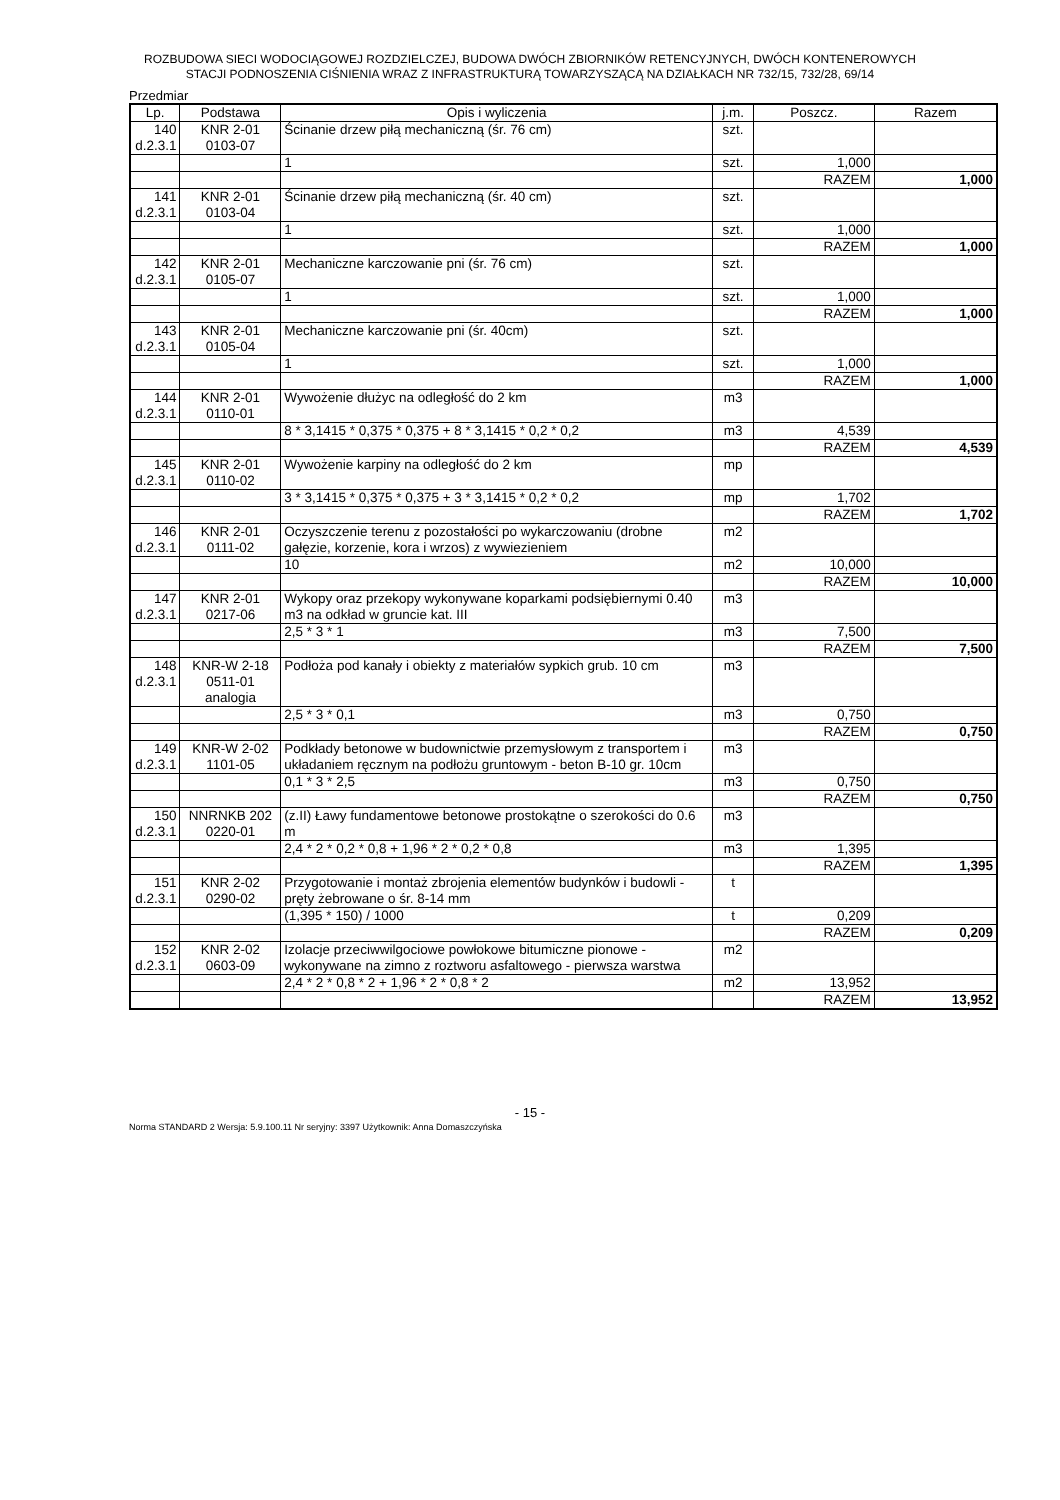ROZBUDOWA SIECI WODOCIĄGOWEJ ROZDZIELCZEJ, BUDOWA DWÓCH ZBIORNIKÓW RETENCYJNYCH, DWÓCH KONTENEROWYCH
STACJI PODNOSZENIA CIŚNIENIA WRAZ Z INFRASTRUKTURĄ TOWARZYSZĄCĄ NA DZIAŁKACH NR 732/15, 732/28, 69/14
Przedmiar
| Lp. | Podstawa | Opis i wyliczenia | j.m. | Poszcz. | Razem |
| --- | --- | --- | --- | --- | --- |
| 140 d.2.3.1 | KNR 2-01 0103-07 | Ścinanie drzew piłą mechaniczną (śr. 76 cm) | szt. | | |
| | | 1 | szt. | 1,000 | |
| | | | | RAZEM | 1,000 |
| 141 d.2.3.1 | KNR 2-01 0103-04 | Ścinanie drzew piłą mechaniczną (śr. 40 cm) | szt. | | |
| | | 1 | szt. | 1,000 | |
| | | | | RAZEM | 1,000 |
| 142 d.2.3.1 | KNR 2-01 0105-07 | Mechaniczne karczowanie pni (śr. 76 cm) | szt. | | |
| | | 1 | szt. | 1,000 | |
| | | | | RAZEM | 1,000 |
| 143 d.2.3.1 | KNR 2-01 0105-04 | Mechaniczne karczowanie pni (śr. 40cm) | szt. | | |
| | | 1 | szt. | 1,000 | |
| | | | | RAZEM | 1,000 |
| 144 d.2.3.1 | KNR 2-01 0110-01 | Wywożenie dłużyc na odległość do 2 km | m3 | | |
| | | 8 * 3,1415 * 0,375 * 0,375 + 8 * 3,1415 * 0,2 * 0,2 | m3 | 4,539 | |
| | | | | RAZEM | 4,539 |
| 145 d.2.3.1 | KNR 2-01 0110-02 | Wywożenie karpiny na odległość do 2 km | mp | | |
| | | 3 * 3,1415 * 0,375 * 0,375 + 3 * 3,1415 * 0,2 * 0,2 | mp | 1,702 | |
| | | | | RAZEM | 1,702 |
| 146 d.2.3.1 | KNR 2-01 0111-02 | Oczyszczenie terenu z pozostałości po wykarczowaniu (drobne gałęzie, korzenie, kora i wrzos) z wywiezieniem | m2 | | |
| | | 10 | m2 | 10,000 | |
| | | | | RAZEM | 10,000 |
| 147 d.2.3.1 | KNR 2-01 0217-06 | Wykopy oraz przekopy wykonywane koparkami podsiębiernymi 0.40 m3 na odkład w gruncie kat. III | m3 | | |
| | | 2,5 * 3 * 1 | m3 | 7,500 | |
| | | | | RAZEM | 7,500 |
| 148 d.2.3.1 | KNR-W 2-18 0511-01 analogia | Podłoża pod kanały i obiekty z materiałów sypkich grub. 10 cm | m3 | | |
| | | 2,5 * 3 * 0,1 | m3 | 0,750 | |
| | | | | RAZEM | 0,750 |
| 149 d.2.3.1 | KNR-W 2-02 1101-05 | Podkłady betonowe w budownictwie przemysłowym z transportem i układaniem ręcznym na podłożu gruntowym - beton B-10 gr. 10cm | m3 | | |
| | | 0,1 * 3 * 2,5 | m3 | 0,750 | |
| | | | | RAZEM | 0,750 |
| 150 d.2.3.1 | NNRNKB 202 0220-01 | (z.II) Ławy fundamentowe betonowe prostokątne o szerokości do 0.6 m | m3 | | |
| | | 2,4 * 2 * 0,2 * 0,8 + 1,96 * 2 * 0,2 * 0,8 | m3 | 1,395 | |
| | | | | RAZEM | 1,395 |
| 151 d.2.3.1 | KNR 2-02 0290-02 | Przygotowanie i montaż zbrojenia elementów budynków i budowli - pręty żebrowane o śr. 8-14 mm | t | | |
| | | (1,395 * 150) / 1000 | t | 0,209 | |
| | | | | RAZEM | 0,209 |
| 152 d.2.3.1 | KNR 2-02 0603-09 | Izolacje przeciwwilgociowe powłokowe bitumiczne pionowe - wykonywane na zimno z roztworu asfaltowego - pierwsza warstwa | m2 | | |
| | | 2,4 * 2 * 0,8 * 2 + 1,96 * 2 * 0,8 * 2 | m2 | 13,952 | |
| | | | | RAZEM | 13,952 |
- 15 -
Norma STANDARD 2 Wersja: 5.9.100.11 Nr seryjny: 3397 Użytkownik: Anna Domaszczyńska